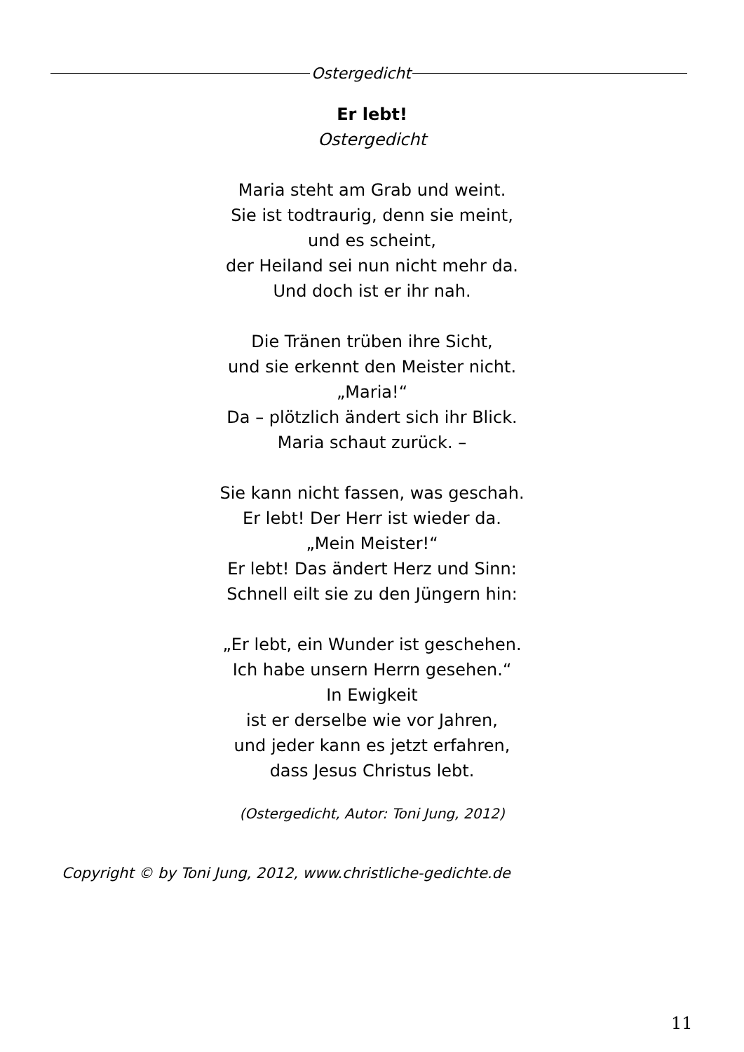Ostergedicht
Er lebt!
Ostergedicht
Maria steht am Grab und weint.
Sie ist todtraurig, denn sie meint,
und es scheint,
der Heiland sei nun nicht mehr da.
Und doch ist er ihr nah.
Die Tränen trüben ihre Sicht,
und sie erkennt den Meister nicht.
„Maria!“
Da – plötzlich ändert sich ihr Blick.
Maria schaut zurück. –
Sie kann nicht fassen, was geschah.
Er lebt! Der Herr ist wieder da.
„Mein Meister!“
Er lebt! Das ändert Herz und Sinn:
Schnell eilt sie zu den Jüngern hin:
„Er lebt, ein Wunder ist geschehen.
Ich habe unsern Herrn gesehen.“
In Ewigkeit
ist er derselbe wie vor Jahren,
und jeder kann es jetzt erfahren,
dass Jesus Christus lebt.
(Ostergedicht, Autor: Toni Jung, 2012)
Copyright © by Toni Jung, 2012, www.christliche-gedichte.de
11